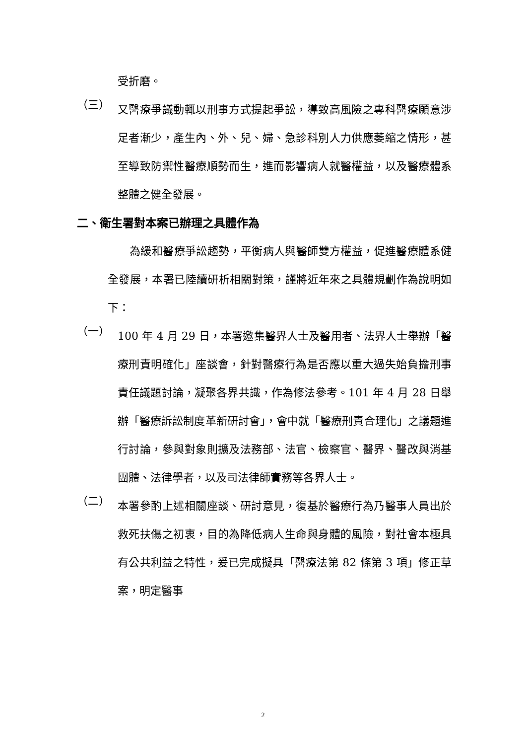受折磨。
（三）
又醫療爭議動輒以刑事方式提起爭訟，導致高風險之專科醫療願意涉足者漸少，產生內、外、兒、婦、急診科別人力供應萎縮之情形，甚至導致防禦性醫療順勢而生，進而影響病人就醫權益，以及醫療體系整體之健全發展。
二、衛生署對本案已辦理之具體作為
為緩和醫療爭訟趨勢，平衡病人與醫師雙方權益，促進醫療體系健全發展，本署已陸續研析相關對策，謹將近年來之具體規劃作為說明如下：
（一）
100 年 4 月 29 日，本署邀集醫界人士及醫用者、法界人士舉辦「醫療刑責明確化」座談會，針對醫療行為是否應以重大過失始負擔刑事責任議題討論，凝聚各界共識，作為修法參考。101 年 4 月 28 日舉辦「醫療訴訟制度革新研討會」，會中就「醫療刑責合理化」之議題進行討論，參與對象則擴及法務部、法官、檢察官、醫界、醫改與消基團體、法律學者，以及司法律師實務等各界人士。
（二）
本署參酌上述相關座談、研討意見，復基於醫療行為乃醫事人員出於救死扶傷之初衷，目的為降低病人生命與身體的風險，對社會本極具有公共利益之特性，爰已完成擬具「醫療法第 82 條第 3 項」修正草案，明定醫事
2